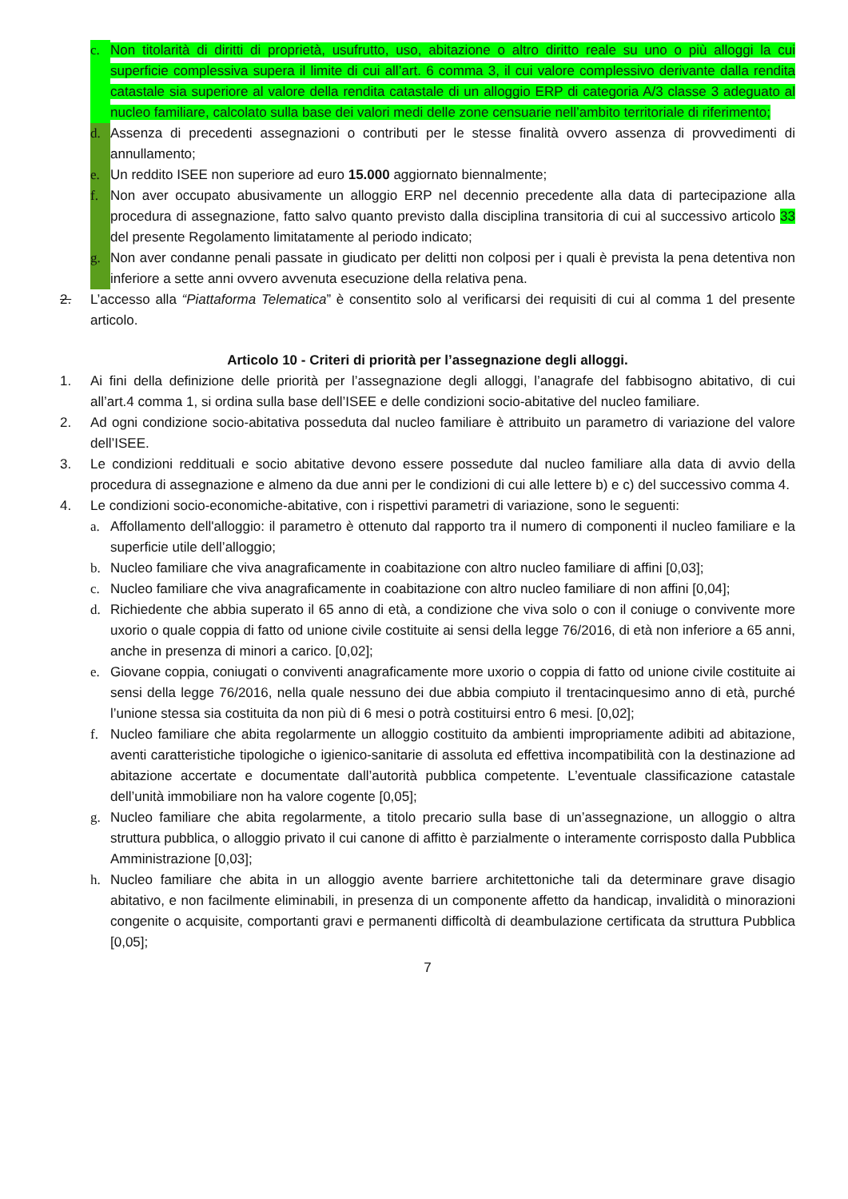c. Non titolarità di diritti di proprietà, usufrutto, uso, abitazione o altro diritto reale su uno o più alloggi la cui superficie complessiva supera il limite di cui all’art. 6 comma 3, il cui valore complessivo derivante dalla rendita catastale sia superiore al valore della rendita catastale di un alloggio ERP di categoria A/3 classe 3 adeguato al nucleo familiare, calcolato sulla base dei valori medi delle zone censuarie nell’ambito territoriale di riferimento;
d. Assenza di precedenti assegnazioni o contributi per le stesse finalità ovvero assenza di provvedimenti di annullamento;
e. Un reddito ISEE non superiore ad euro 15.000 aggiornato biennalmente;
f. Non aver occupato abusivamente un alloggio ERP nel decennio precedente alla data di partecipazione alla procedura di assegnazione, fatto salvo quanto previsto dalla disciplina transitoria di cui al successivo articolo 33 del presente Regolamento limitatamente al periodo indicato;
g. Non aver condanne penali passate in giudicato per delitti non colposi per i quali è prevista la pena detentiva non inferiore a sette anni ovvero avvenuta esecuzione della relativa pena.
2. L’accesso alla “Piattaforma Telematica” è consentito solo al verificarsi dei requisiti di cui al comma 1 del presente articolo.
Articolo 10 - Criteri di priorità per l’assegnazione degli alloggi.
1. Ai fini della definizione delle priorità per l’assegnazione degli alloggi, l’anagrafe del fabbisogno abitativo, di cui all’art.4 comma 1, si ordina sulla base dell’ISEE e delle condizioni socio-abitative del nucleo familiare.
2. Ad ogni condizione socio-abitativa posseduta dal nucleo familiare è attribuito un parametro di variazione del valore dell’ISEE.
3. Le condizioni reddituali e socio abitative devono essere possedute dal nucleo familiare alla data di avvio della procedura di assegnazione e almeno da due anni per le condizioni di cui alle lettere b) e c) del successivo comma 4.
4. Le condizioni socio-economiche-abitative, con i rispettivi parametri di variazione, sono le seguenti:
a. Affollamento dell'alloggio: il parametro è ottenuto dal rapporto tra il numero di componenti il nucleo familiare e la superficie utile dell’alloggio;
b. Nucleo familiare che viva anagraficamente in coabitazione con altro nucleo familiare di affini [0,03];
c. Nucleo familiare che viva anagraficamente in coabitazione con altro nucleo familiare di non affini [0,04];
d. Richiedente che abbia superato il 65 anno di età, a condizione che viva solo o con il coniuge o convivente more uxorio o quale coppia di fatto od unione civile costituite ai sensi della legge 76/2016, di età non inferiore a 65 anni, anche in presenza di minori a carico. [0,02];
e. Giovane coppia, coniugati o conviventi anagraficamente more uxorio o coppia di fatto od unione civile costituite ai sensi della legge 76/2016, nella quale nessuno dei due abbia compiuto il trentacinquesimo anno di età, purché l’unione stessa sia costituita da non più di 6 mesi o potrà costituirsi entro 6 mesi. [0,02];
f. Nucleo familiare che abita regolarmente un alloggio costituito da ambienti impropriamente adibiti ad abitazione, aventi caratteristiche tipologiche o igienico-sanitarie di assoluta ed effettiva incompatibilità con la destinazione ad abitazione accertate e documentate dall’autorità pubblica competente. L’eventuale classificazione catastale dell’unità immobiliare non ha valore cogente [0,05];
g. Nucleo familiare che abita regolarmente, a titolo precario sulla base di un’assegnazione, un alloggio o altra struttura pubblica, o alloggio privato il cui canone di affitto è parzialmente o interamente corrisposto dalla Pubblica Amministrazione [0,03];
h. Nucleo familiare che abita in un alloggio avente barriere architettoniche tali da determinare grave disagio abitativo, e non facilmente eliminabili, in presenza di un componente affetto da handicap, invalidità o minorazioni congenite o acquisite, comportanti gravi e permanenti difficoltà di deambulazione certificata da struttura Pubblica [0,05];
7